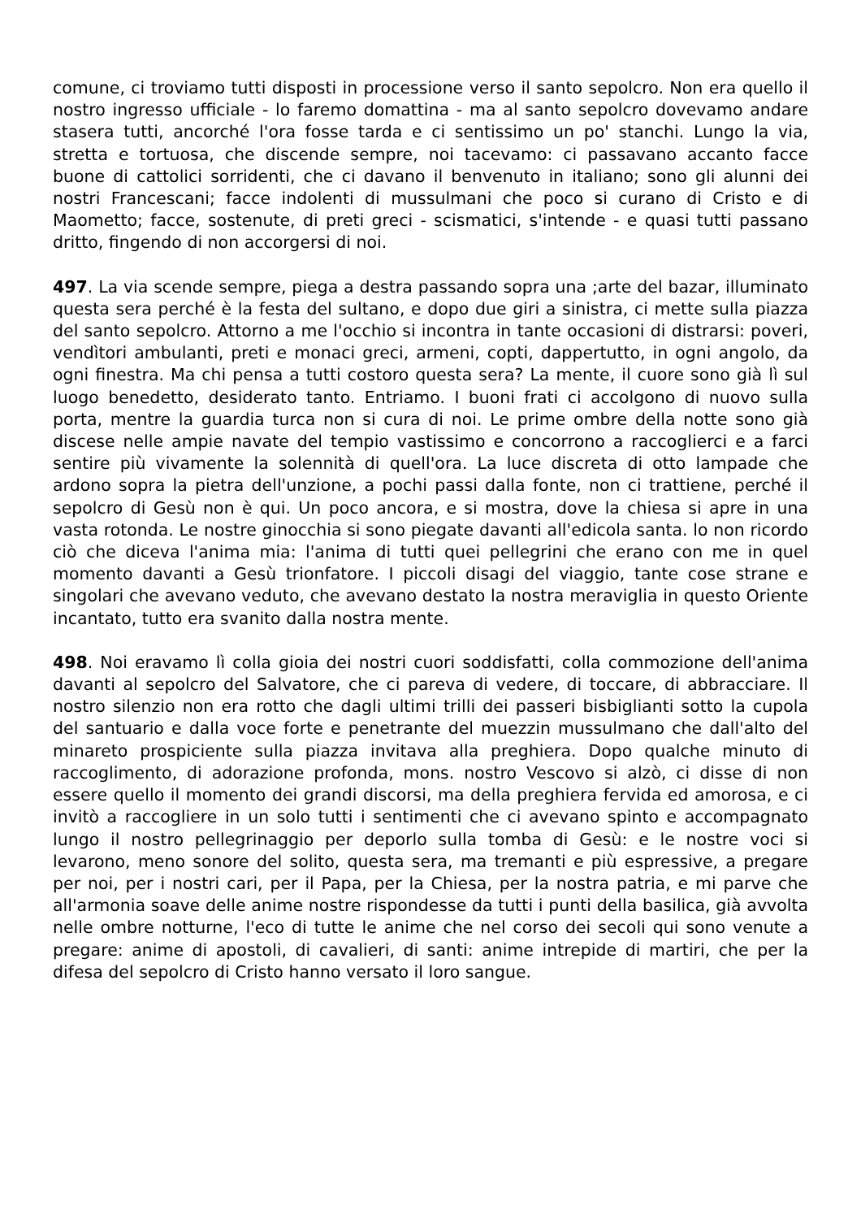comune, ci troviamo tutti disposti in processione verso il santo sepolcro. Non era quello il nostro ingresso ufficiale - lo faremo domattina - ma al santo sepolcro dovevamo andare stasera tutti, ancorché l'ora fosse tarda e ci sentissimo un po' stanchi. Lungo la via, stretta e tortuosa, che discende sempre, noi tacevamo: ci passavano accanto facce buone di cattolici sorridenti, che ci davano il benvenuto in italiano; sono gli alunni dei nostri Francescani; facce indolenti di mussulmani che poco si curano di Cristo e di Maometto; facce, sostenute, di preti greci - scismatici, s'intende - e quasi tutti passano dritto, fingendo di non accorgersi di noi.
497. La via scende sempre, piega a destra passando sopra una ;arte del bazar, illuminato questa sera perché è la festa del sultano, e dopo due giri a sinistra, ci mette sulla piazza del santo sepolcro. Attorno a me l'occhio si incontra in tante occasioni di distrarsi: poveri, vendìtori ambulanti, preti e monaci greci, armeni, copti, dappertutto, in ogni angolo, da ogni finestra. Ma chi pensa a tutti costoro questa sera? La mente, il cuore sono già lì sul luogo benedetto, desiderato tanto. Entriamo. I buoni frati ci accolgono di nuovo sulla porta, mentre la guardia turca non si cura di noi. Le prime ombre della notte sono già discese nelle ampie navate del tempio vastissimo e concorrono a raccoglierci e a farci sentire più vivamente la solennità di quell'ora. La luce discreta di otto lampade che ardono sopra la pietra dell'unzione, a pochi passi dalla fonte, non ci trattiene, perché il sepolcro di Gesù non è qui. Un poco ancora, e si mostra, dove la chiesa si apre in una vasta rotonda. Le nostre ginocchia si sono piegate davanti all'edicola santa. lo non ricordo ciò che diceva l'anima mia: l'anima di tutti quei pellegrini che erano con me in quel momento davanti a Gesù trionfatore. I piccoli disagi del viaggio, tante cose strane e singolari che avevano veduto, che avevano destato la nostra meraviglia in questo Oriente incantato, tutto era svanito dalla nostra mente.
498. Noi eravamo lì colla gioia dei nostri cuori soddisfatti, colla commozione dell'anima davanti al sepolcro del Salvatore, che ci pareva di vedere, di toccare, di abbracciare. Il nostro silenzio non era rotto che dagli ultimi trilli dei passeri bisbiglianti sotto la cupola del santuario e dalla voce forte e penetrante del muezzin mussulmano che dall'alto del minareto prospiciente sulla piazza invitava alla preghiera. Dopo qualche minuto di raccoglimento, di adorazione profonda, mons. nostro Vescovo si alzò, ci disse di non essere quello il momento dei grandi discorsi, ma della preghiera fervida ed amorosa, e ci invitò a raccogliere in un solo tutti i sentimenti che ci avevano spinto e accompagnato lungo il nostro pellegrinaggio per deporlo sulla tomba di Gesù: e le nostre voci si levarono, meno sonore del solito, questa sera, ma tremanti e più espressive, a pregare per noi, per i nostri cari, per il Papa, per la Chiesa, per la nostra patria, e mi parve che all'armonia soave delle anime nostre rispondesse da tutti i punti della basilica, già avvolta nelle ombre notturne, l'eco di tutte le anime che nel corso dei secoli qui sono venute a pregare: anime di apostoli, di cavalieri, di santi: anime intrepide di martiri, che per la difesa del sepolcro di Cristo hanno versato il loro sangue.